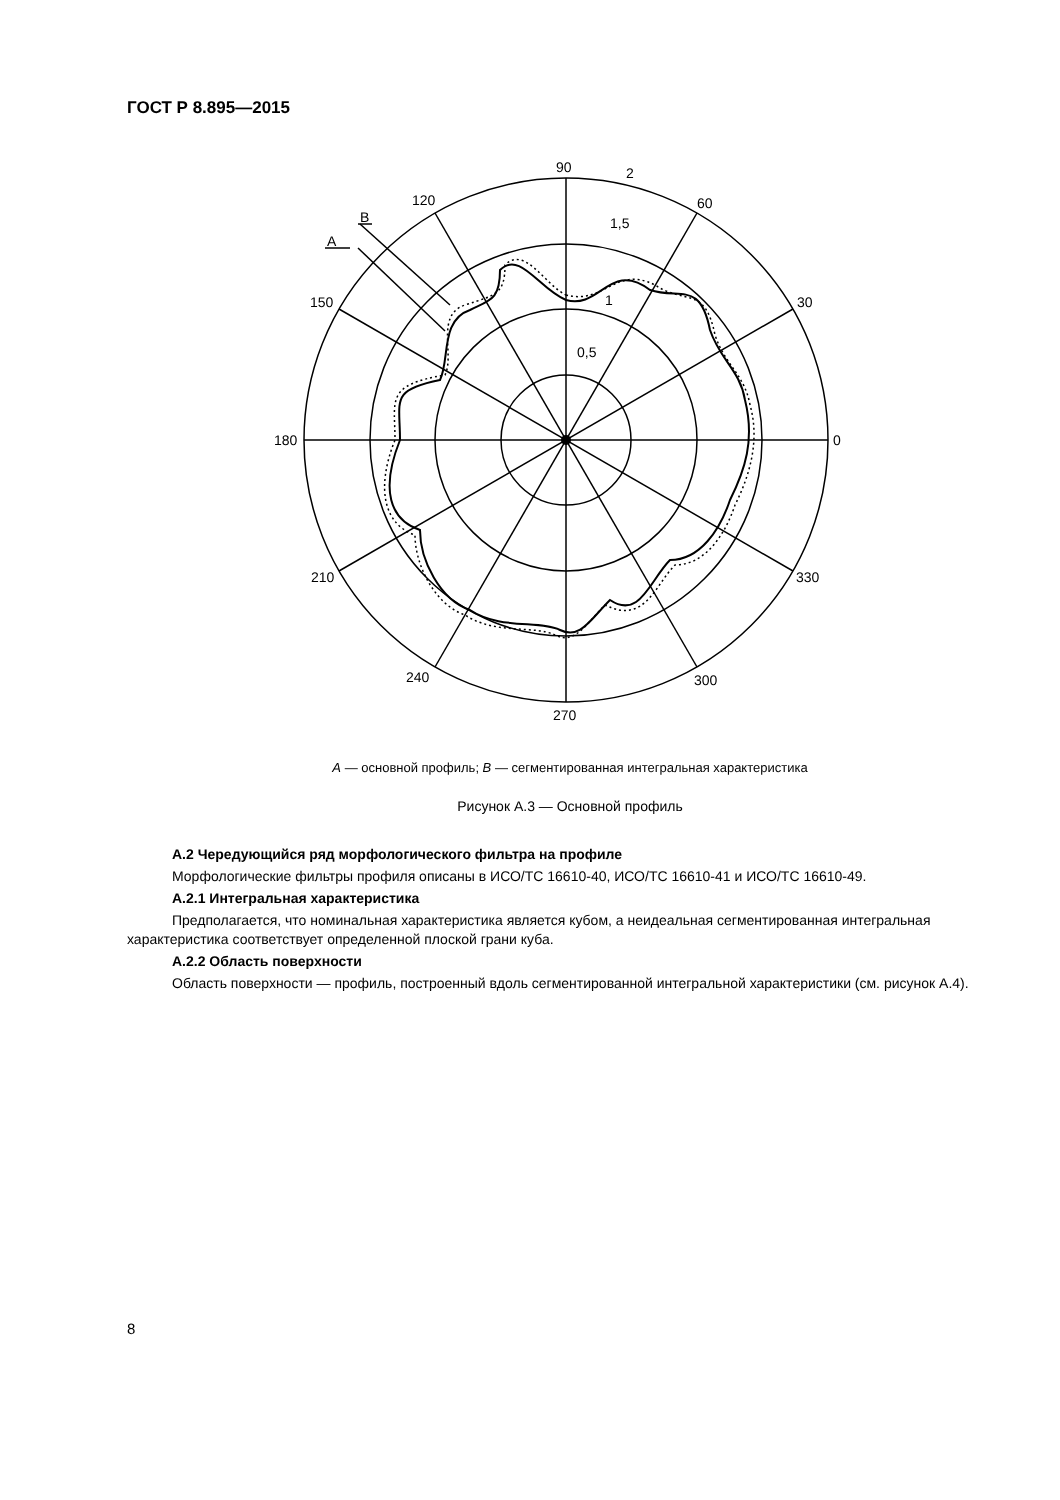ГОСТ Р 8.895—2015
90
2
60
120
B
A
1,5
1
0,5
150
30
180
0
210
330
240
300
270
A — основной профиль; B — сегментированная интегральная характеристика
Рисунок А.3 — Основной профиль
А.2 Чередующийся ряд морфологического фильтра на профиле
Морфологические фильтры профиля описаны в ИСО/ТС 16610-40, ИСО/ТС 16610-41 и ИСО/ТС 16610-49.
А.2.1 Интегральная характеристика
Предполагается, что номинальная характеристика является кубом, а неидеальная сегментированная интегральная характеристика соответствует определенной плоской грани куба.
А.2.2 Область поверхности
Область поверхности — профиль, построенный вдоль сегментированной интегральной характеристики (см. рисунок А.4).
8